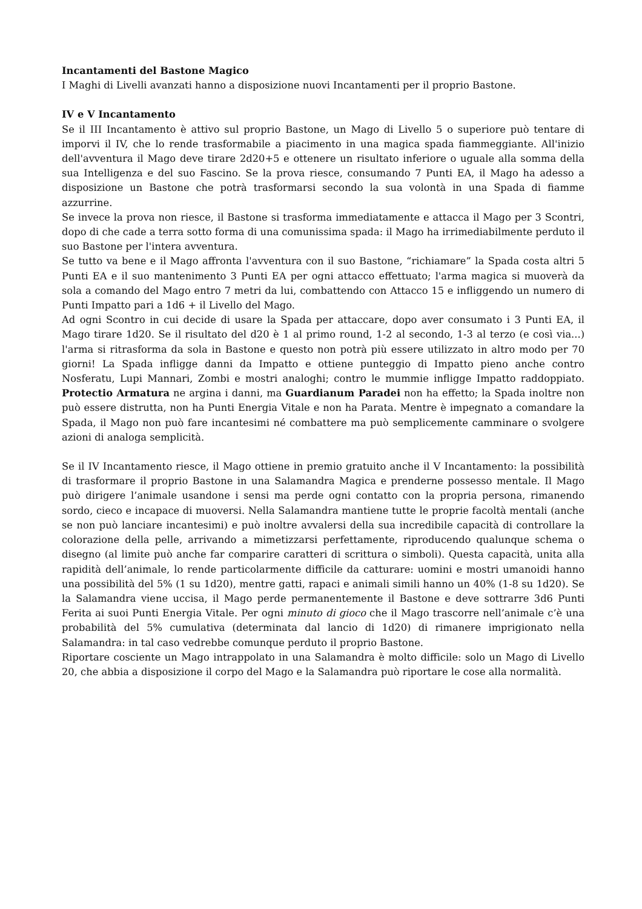Incantamenti del Bastone Magico
I Maghi di Livelli avanzati hanno a disposizione nuovi Incantamenti per il proprio Bastone.
IV e V Incantamento
Se il III Incantamento è attivo sul proprio Bastone, un Mago di Livello 5 o superiore può tentare di imporvi il IV, che lo rende trasformabile a piacimento in una magica spada fiammeggiante. All'inizio dell'avventura il Mago deve tirare 2d20+5 e ottenere un risultato inferiore o uguale alla somma della sua Intelligenza e del suo Fascino. Se la prova riesce, consumando 7 Punti EA, il Mago ha adesso a disposizione un Bastone che potrà trasformarsi secondo la sua volontà in una Spada di fiamme azzurrine.
Se invece la prova non riesce, il Bastone si trasforma immediatamente e attacca il Mago per 3 Scontri, dopo di che cade a terra sotto forma di una comunissima spada: il Mago ha irrimediabilmente perduto il suo Bastone per l'intera avventura.
Se tutto va bene e il Mago affronta l'avventura con il suo Bastone, “richiamare” la Spada costa altri 5 Punti EA e il suo mantenimento 3 Punti EA per ogni attacco effettuato; l'arma magica si muoverà da sola a comando del Mago entro 7 metri da lui, combattendo con Attacco 15 e infliggendo un numero di Punti Impatto pari a 1d6 + il Livello del Mago.
Ad ogni Scontro in cui decide di usare la Spada per attaccare, dopo aver consumato i 3 Punti EA, il Mago tirare 1d20. Se il risultato del d20 è 1 al primo round, 1-2 al secondo, 1-3 al terzo (e così via...) l'arma si ritrasforma da sola in Bastone e questo non potrà più essere utilizzato in altro modo per 70 giorni! La Spada infligge danni da Impatto e ottiene punteggio di Impatto pieno anche contro Nosferatu, Lupi Mannari, Zombi e mostri analoghi; contro le mummie infligge Impatto raddoppiato. Protectio Armatura ne argina i danni, ma Guardianum Paradei non ha effetto; la Spada inoltre non può essere distrutta, non ha Punti Energia Vitale e non ha Parata. Mentre è impegnato a comandare la Spada, il Mago non può fare incantesimi né combattere ma può semplicemente camminare o svolgere azioni di analoga semplicità.
Se il IV Incantamento riesce, il Mago ottiene in premio gratuito anche il V Incantamento: la possibilità di trasformare il proprio Bastone in una Salamandra Magica e prenderne possesso mentale. Il Mago può dirigere l’animale usandone i sensi ma perde ogni contatto con la propria persona, rimanendo sordo, cieco e incapace di muoversi. Nella Salamandra mantiene tutte le proprie facoltà mentali (anche se non può lanciare incantesimi) e può inoltre avvalersi della sua incredibile capacità di controllare la colorazione della pelle, arrivando a mimetizzarsi perfettamente, riproducendo qualunque schema o disegno (al limite può anche far comparire caratteri di scrittura o simboli). Questa capacità, unita alla rapidità dell’animale, lo rende particolarmente difficile da catturare: uomini e mostri umanoidi hanno una possibilità del 5% (1 su 1d20), mentre gatti, rapaci e animali simili hanno un 40% (1-8 su 1d20). Se la Salamandra viene uccisa, il Mago perde permanentemente il Bastone e deve sottrarre 3d6 Punti Ferita ai suoi Punti Energia Vitale. Per ogni minuto di gioco che il Mago trascorre nell’animale c’è una probabilità del 5% cumulativa (determinata dal lancio di 1d20) di rimanere imprigionato nella Salamandra: in tal caso vedrebbe comunque perduto il proprio Bastone.
Riportare cosciente un Mago intrappolato in una Salamandra è molto difficile: solo un Mago di Livello 20, che abbia a disposizione il corpo del Mago e la Salamandra può riportare le cose alla normalità.